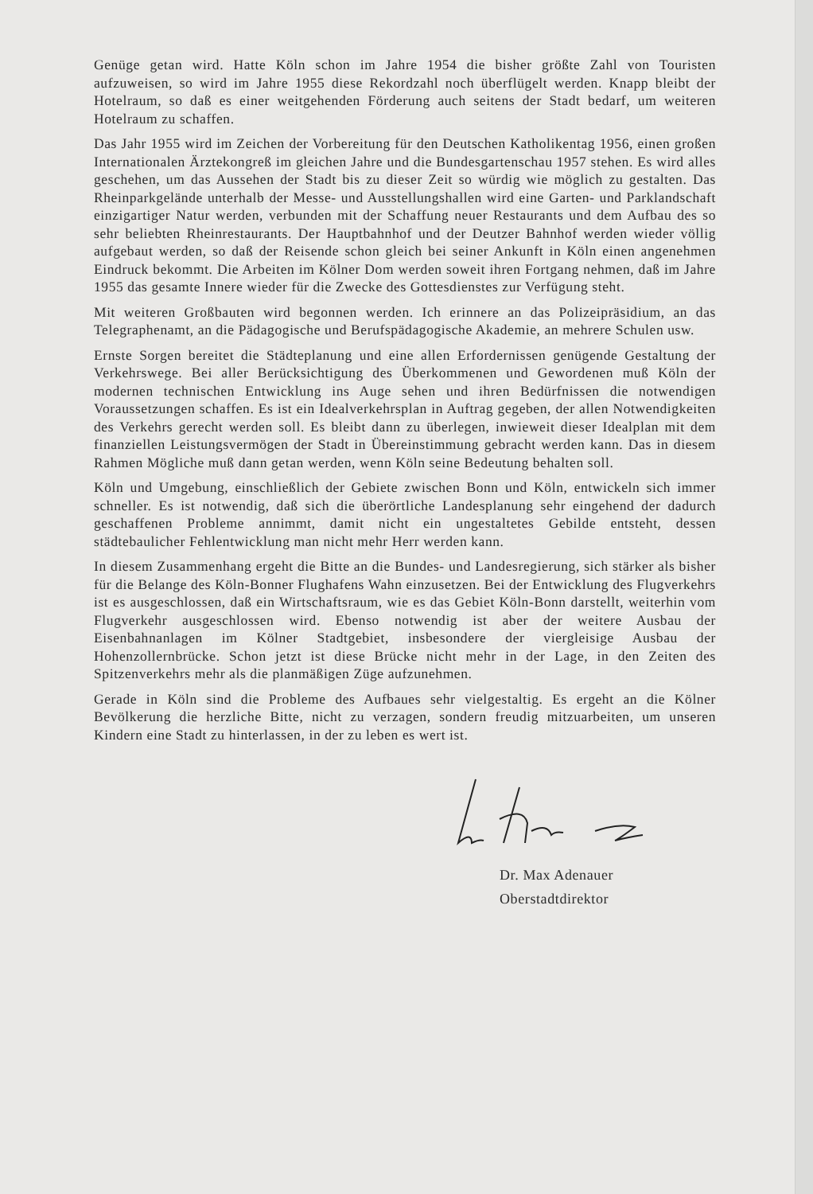Genüge getan wird. Hatte Köln schon im Jahre 1954 die bisher größte Zahl von Touristen aufzuweisen, so wird im Jahre 1955 diese Rekordzahl noch überflügelt werden. Knapp bleibt der Hotelraum, so daß es einer weitgehenden Förderung auch seitens der Stadt bedarf, um weiteren Hotelraum zu schaffen.
Das Jahr 1955 wird im Zeichen der Vorbereitung für den Deutschen Katholikentag 1956, einen großen Internationalen Ärztekongreß im gleichen Jahre und die Bundesgartenschau 1957 stehen. Es wird alles geschehen, um das Aussehen der Stadt bis zu dieser Zeit so würdig wie möglich zu gestalten. Das Rheinparkgelände unterhalb der Messe- und Ausstellungshallen wird eine Garten- und Parklandschaft einzigartiger Natur werden, verbunden mit der Schaffung neuer Restaurants und dem Aufbau des so sehr beliebten Rheinrestaurants. Der Hauptbahnhof und der Deutzer Bahnhof werden wieder völlig aufgebaut werden, so daß der Reisende schon gleich bei seiner Ankunft in Köln einen angenehmen Eindruck bekommt. Die Arbeiten im Kölner Dom werden soweit ihren Fortgang nehmen, daß im Jahre 1955 das gesamte Innere wieder für die Zwecke des Gottesdienstes zur Verfügung steht.
Mit weiteren Großbauten wird begonnen werden. Ich erinnere an das Polizeipräsidium, an das Telegraphenamt, an die Pädagogische und Berufspädagogische Akademie, an mehrere Schulen usw.
Ernste Sorgen bereitet die Städteplanung und eine allen Erfordernissen genügende Gestaltung der Verkehrswege. Bei aller Berücksichtigung des Überkommenen und Gewordenen muß Köln der modernen technischen Entwicklung ins Auge sehen und ihren Bedürfnissen die notwendigen Voraussetzungen schaffen. Es ist ein Idealverkehrsplan in Auftrag gegeben, der allen Notwendigkeiten des Verkehrs gerecht werden soll. Es bleibt dann zu überlegen, inwieweit dieser Idealplan mit dem finanziellen Leistungsvermögen der Stadt in Übereinstimmung gebracht werden kann. Das in diesem Rahmen Mögliche muß dann getan werden, wenn Köln seine Bedeutung behalten soll.
Köln und Umgebung, einschließlich der Gebiete zwischen Bonn und Köln, entwickeln sich immer schneller. Es ist notwendig, daß sich die überörtliche Landesplanung sehr eingehend der dadurch geschaffenen Probleme annimmt, damit nicht ein ungestaltetes Gebilde entsteht, dessen städtebaulicher Fehlentwicklung man nicht mehr Herr werden kann.
In diesem Zusammenhang ergeht die Bitte an die Bundes- und Landesregierung, sich stärker als bisher für die Belange des Köln-Bonner Flughafens Wahn einzusetzen. Bei der Entwicklung des Flugverkehrs ist es ausgeschlossen, daß ein Wirtschaftsraum, wie es das Gebiet Köln-Bonn darstellt, weiterhin vom Flugverkehr ausgeschlossen wird. Ebenso notwendig ist aber der weitere Ausbau der Eisenbahnanlagen im Kölner Stadtgebiet, insbesondere der viergleisige Ausbau der Hohenzollernbrücke. Schon jetzt ist diese Brücke nicht mehr in der Lage, in den Zeiten des Spitzenverkehrs mehr als die planmäßigen Züge aufzunehmen.
Gerade in Köln sind die Probleme des Aufbaues sehr vielgestaltig. Es ergeht an die Kölner Bevölkerung die herzliche Bitte, nicht zu verzagen, sondern freudig mitzuarbeiten, um unseren Kindern eine Stadt zu hinterlassen, in der zu leben es wert ist.
Dr. Max Adenauer
Oberstadtdirektor